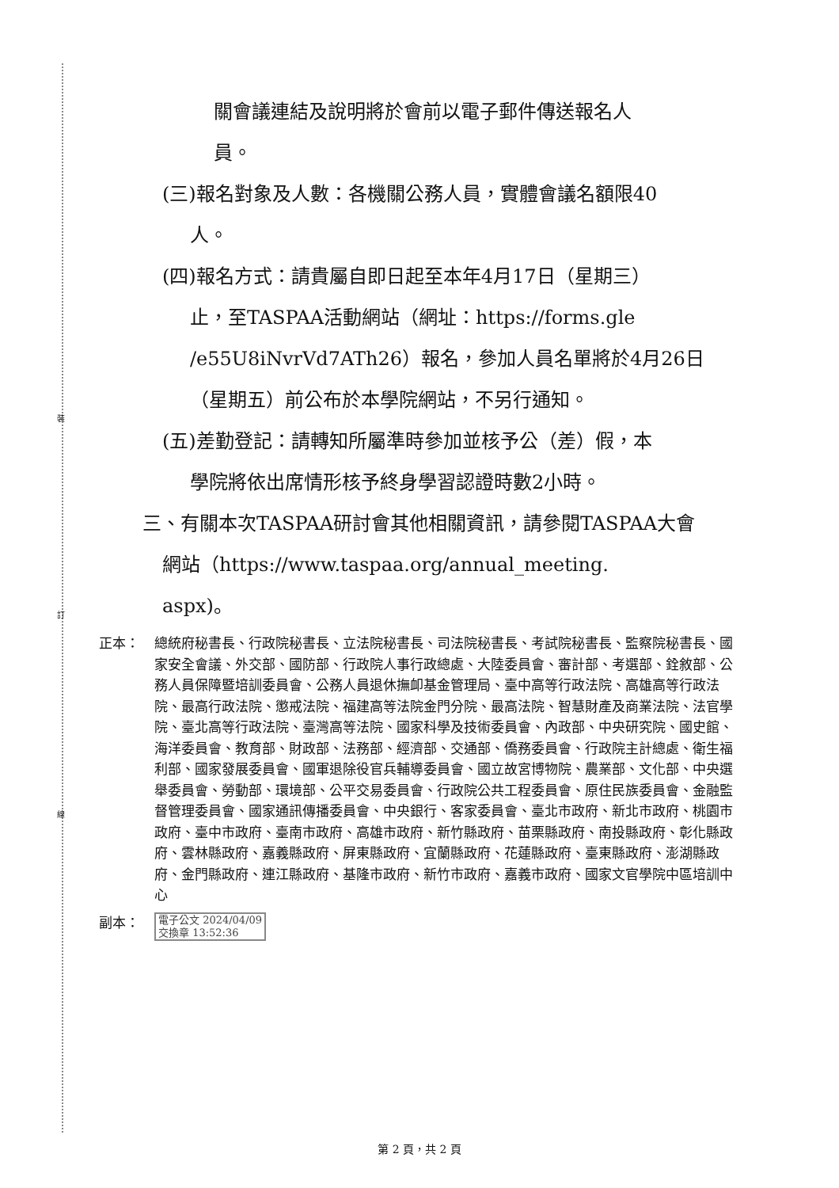裝
訂
線
關會議連結及說明將於會前以電子郵件傳送報名人
員。
(三)報名對象及人數：各機關公務人員，實體會議名額限40
人。
(四)報名方式：請貴屬自即日起至本年4月17日（星期三）
止，至TASPAA活動網站（網址：https://forms.gle
/e55U8iNvrVd7ATh26）報名，參加人員名單將於4月26日
（星期五）前公布於本學院網站，不另行通知。
(五)差勤登記：請轉知所屬準時參加並核予公（差）假，本
學院將依出席情形核予終身學習認證時數2小時。
三、有關本次TASPAA研討會其他相關資訊，請參閱TASPAA大會
網站（https://www.taspaa.org/annual_meeting.
aspx)。
正本： 總統府秘書長、行政院秘書長、立法院秘書長、司法院秘書長、考試院秘書長、監察院秘書長、國家安全會議、外交部、國防部、行政院人事行政總處、大陸委員會、審計部、考選部、銓敘部、公務人員保障暨培訓委員會、公務人員退休撫卹基金管理局、臺中高等行政法院、高雄高等行政法院、最高行政法院、懲戒法院、福建高等法院金門分院、最高法院、智慧財產及商業法院、法官學院、臺北高等行政法院、臺灣高等法院、國家科學及技術委員會、內政部、中央研究院、國史館、海洋委員會、教育部、財政部、法務部、經濟部、交通部、僑務委員會、行政院主計總處、衛生福利部、國家發展委員會、國軍退除役官兵輔導委員會、國立故宮博物院、農業部、文化部、中央選舉委員會、勞動部、環境部、公平交易委員會、行政院公共工程委員會、原住民族委員會、金融監督管理委員會、國家通訊傳播委員會、中央銀行、客家委員會、臺北市政府、新北市政府、桃園市政府、臺中市政府、臺南市政府、高雄市政府、新竹縣政府、苗栗縣政府、南投縣政府、彰化縣政府、雲林縣政府、嘉義縣政府、屏東縣政府、宜蘭縣政府、花蓮縣政府、臺東縣政府、澎湖縣政府、金門縣政府、連江縣政府、基隆市政府、新竹市政府、嘉義市政府、國家文官學院中區培訓中心
副本：
電子公文 2024/04/09
交換章 13:52:36
第 2 頁，共 2 頁